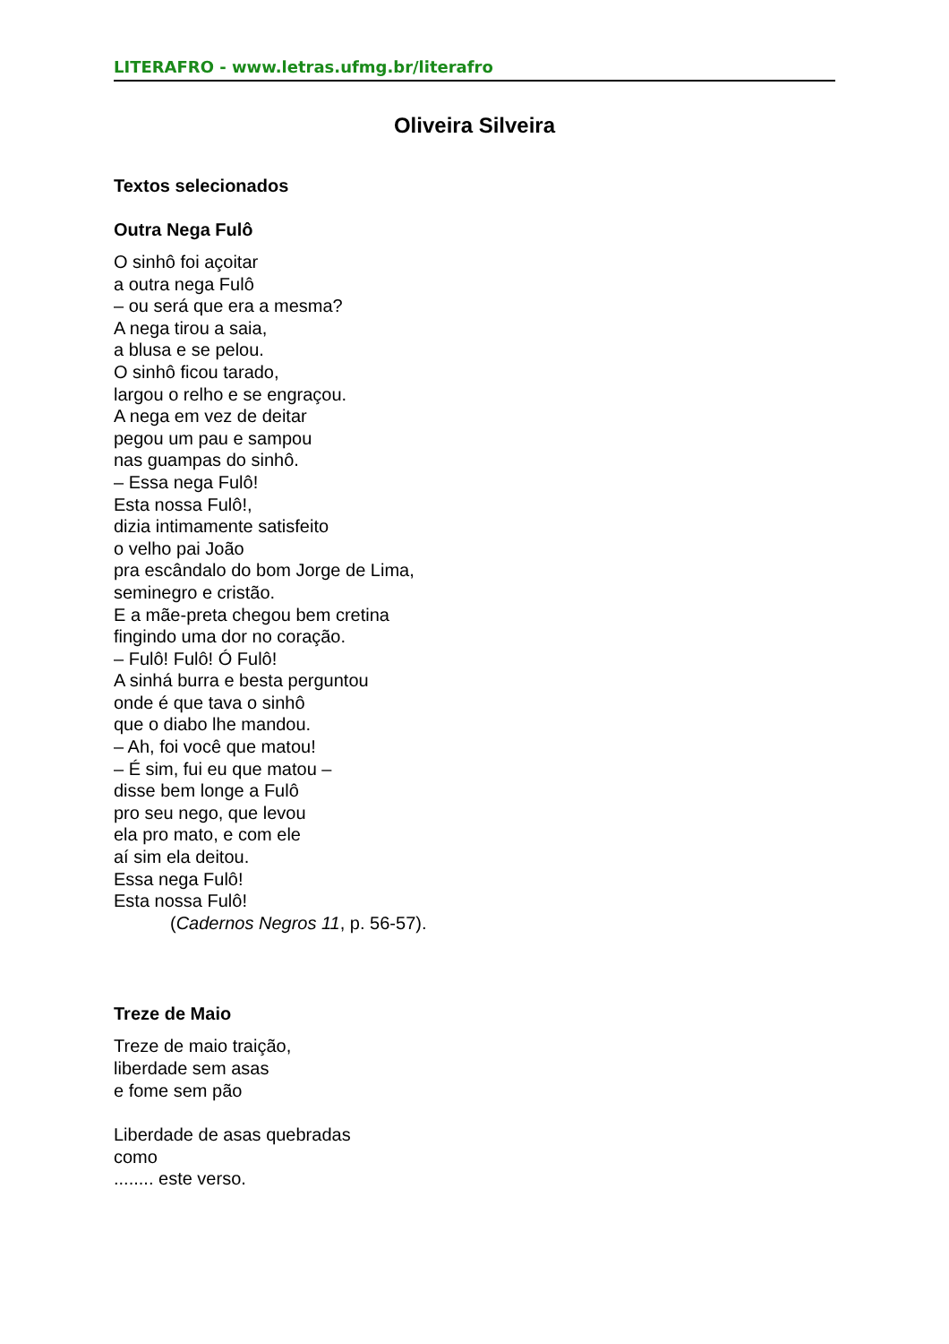LITERAFRO - www.letras.ufmg.br/literafro
Oliveira Silveira
Textos selecionados
Outra Nega Fulô
O sinhô foi açoitar
a outra nega Fulô
– ou será que era a mesma?
A nega tirou a saia,
a blusa e se pelou.
O sinhô ficou tarado,
largou o relho e se engraçou.
A nega em vez de deitar
pegou um pau e sampou
nas guampas do sinhô.
– Essa nega Fulô!
Esta nossa Fulô!,
dizia intimamente satisfeito
o velho pai João
pra escândalo do bom Jorge de Lima,
seminegro e cristão.
E a mãe-preta chegou bem cretina
fingindo uma dor no coração.
– Fulô! Fulô! Ó Fulô!
A sinhá burra e besta perguntou
onde é que tava o sinhô
que o diabo lhe mandou.
– Ah, foi você que matou!
– É sim, fui eu que matou –
disse bem longe a Fulô
pro seu nego, que levou
ela pro mato, e com ele
aí sim ela deitou.
Essa nega Fulô!
Esta nossa Fulô!
(Cadernos Negros 11, p. 56-57).
Treze de Maio
Treze de maio traição,
liberdade sem asas
e fome sem pão
Liberdade de asas quebradas
como
........ este verso.